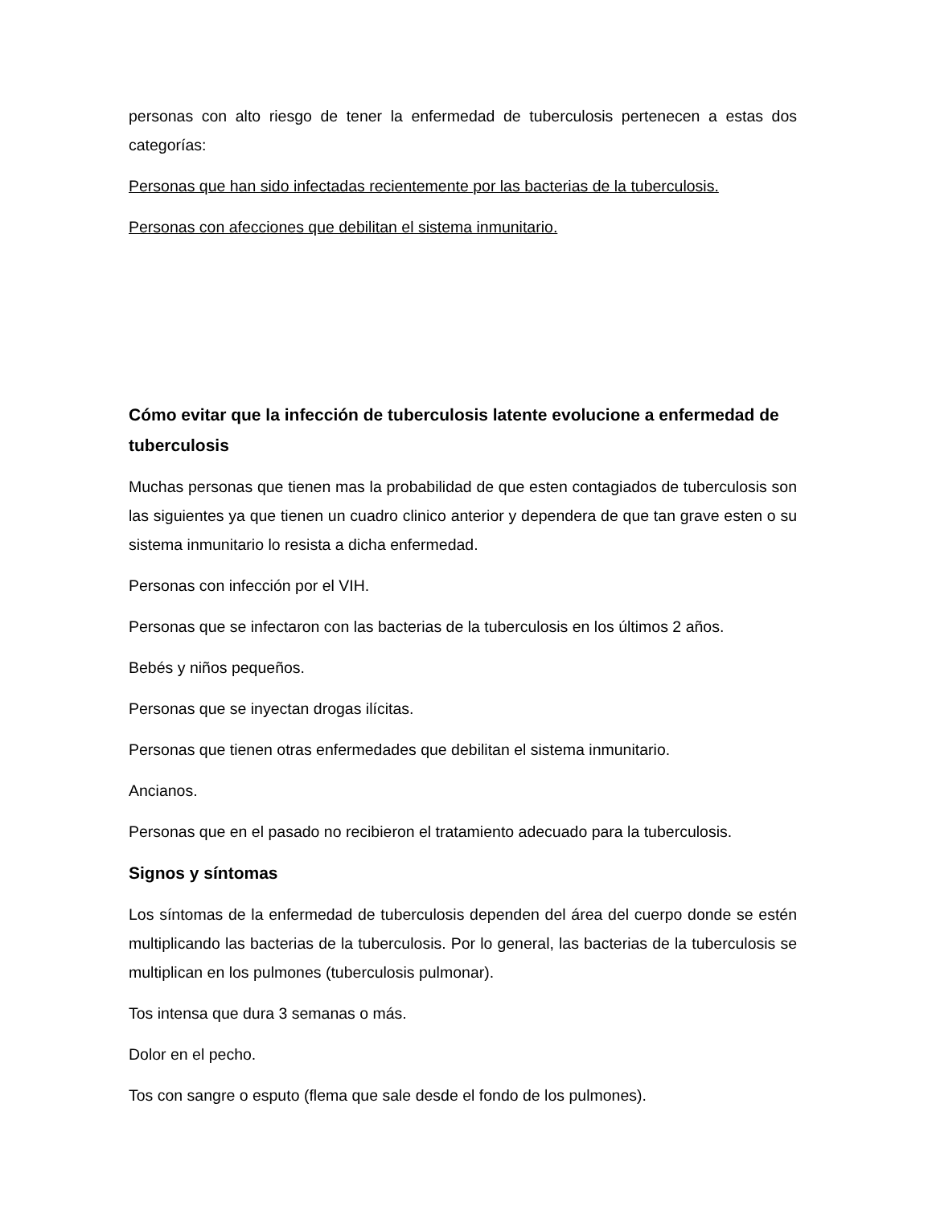personas con alto riesgo de tener la enfermedad de tuberculosis pertenecen a estas dos categorías:
Personas que han sido infectadas recientemente por las bacterias de la tuberculosis.
Personas con afecciones que debilitan el sistema inmunitario.
Cómo evitar que la infección de tuberculosis latente evolucione a enfermedad de tuberculosis
Muchas personas que tienen mas la probabilidad de que esten contagiados de tuberculosis son las siguientes ya que tienen un cuadro clinico anterior y dependera de que tan grave esten o su sistema inmunitario lo resista a dicha enfermedad.
Personas con infección por el VIH.
Personas que se infectaron con las bacterias de la tuberculosis en los últimos 2 años.
Bebés y niños pequeños.
Personas que se inyectan drogas ilícitas.
Personas que tienen otras enfermedades que debilitan el sistema inmunitario.
Ancianos.
Personas que en el pasado no recibieron el tratamiento adecuado para la tuberculosis.
Signos y síntomas
Los síntomas de la enfermedad de tuberculosis dependen del área del cuerpo donde se estén multiplicando las bacterias de la tuberculosis. Por lo general, las bacterias de la tuberculosis se multiplican en los pulmones (tuberculosis pulmonar).
Tos intensa que dura 3 semanas o más.
Dolor en el pecho.
Tos con sangre o esputo (flema que sale desde el fondo de los pulmones).